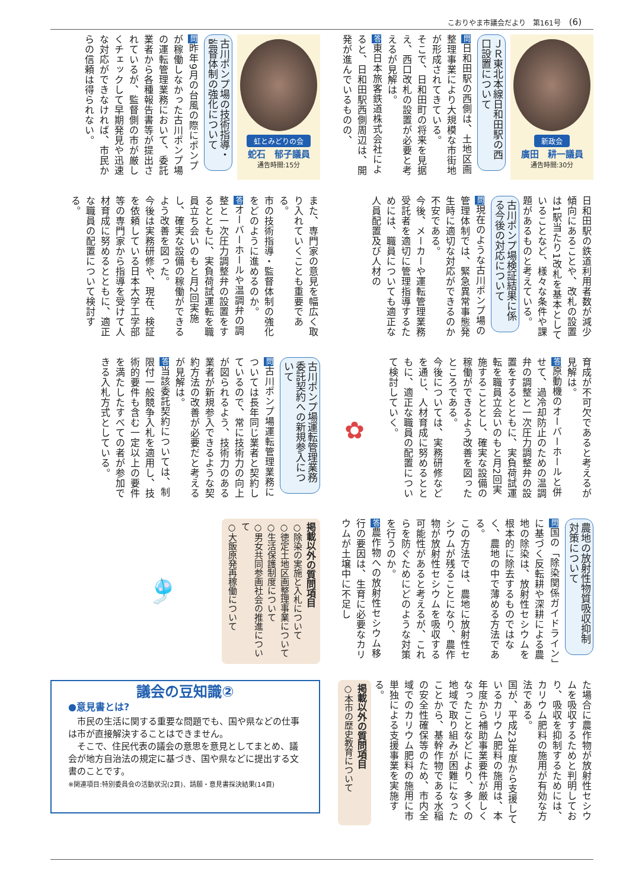こおりやま市議会だより　第161号 (6)
新政会
廣田　耕一議員
通告時間:30分
ＪＲ東北本線日和田駅の西口設置について
問日和田駅の西側は、土地区画整理事業により大規模な市街地が形成されてきている。
そこで、日和田町の将来を見据え、西口改札の設置が必要と考えるが見解は。
答東日本旅客鉄道株式会社によると、日和田駅西側周辺は、開発が進んでいるものの、
日和田駅の鉄道利用者数が減少傾向にあることや、改札の設置は1駅当たり1改札を基本としていることなど、様々な条件や課題があるものと考えている。
古川ポンプ場検証結果に係る今後の対応について
問現在のような古川ポンプ場の管理体制では、緊急異常事態発生時に適切な対応ができるのか不安である。
今後、メーカーや運転管理業務受託者を適切に管理指導するためには、職員についても適正な人員配置及び人材の
育成が不可欠であると考えるが見解は。
答原動機のオーバーホールと併せて、過冷却防止のための温調弁の調整と一次圧力調整弁の設置をするとともに、実負荷試運転を職員立会いのもと月2回実施することとし、確実な設備の稼働ができるよう改善を図ったところである。
今後については、実務研修などを通じ、人材育成に努めるとともに、適正な職員の配置について検討していく。
✿
農地の放射性物質吸収抑制対策について
問国の「除染関係ガイドライン」に基づく反転耕や深耕による農地の除染は、放射性セシウムを根本的に除去するものではなく、農地の中で薄める方法である。
この方法では、農地に放射性セシウムが残ることになり、農作物が放射性セシウムを吸収する可能性があると考えるが、これらを防ぐためにどのような対策を行うのか。
答農作物への放射性セシウム移行の要因は、生育に必要なカリウムが土壌中に不足し
た場合に農作物が放射性セシウムを吸収するためと判明しており、吸収を抑制するためには、カリウム肥料の施用が有効な方法である。
国が、平成23年度から支援しているカリウム肥料の施用は、本年度から補助事業要件が厳しくなったことなどにより、多くの地域で取り組みが困難になったことから、基幹作物である水稲の安全性確保等のため、市内全域でのカリウム肥料の施用に市単独による支援事業を実施する。
掲載以外の質問項目
○本市の歴史教育について
虹とみどりの会
蛇石　郁子議員
通告時間:15分
古川ポンプ場の技術指導・監督体制の強化について
問昨年9月の台風の際にポンプが稼働しなかった古川ポンプ場の運転管理業務において、委託業者から各種報告書等が提出されているが、監督側の市が厳しくチェックして早期発見や迅速な対応ができなければ、市民からの信頼は得られない。
また、専門家の意見を幅広く取り入れていくことも重要である。
市の技術指導・監督体制の強化をどのように進めるのか。
答オーバーホールや温調弁の調整と一次圧力調整弁の設置をするとともに、実負荷試運転を職員立ち会いのもと月2回実施し、確実な設備の稼働ができるよう改善を図った。
今後は実務研修や、現在、検証を依頼している日本大学工学部等の専門家から指導を受けて人材育成に努めるとともに、適正な職員の配置について検討する。
古川ポンプ場運転管理業務委託契約への新規参入について
問古川ポンプ場運転管理業務については長年同じ業者と契約しているので、常に技術力の向上が図られるよう、技術力のある業者が新規参入できるような契約方法の改善が必要だと考えるが見解は。
答当該委託契約については、制限付一般競争入札を適用し、技術的要件も含む一定以上の要件を満たしたすべての者が参加できる入札方式としている。
掲載以外の質問項目
○除染の実施と入札について
○徳定土地区画整理事業について
○生活保護制度について
○男女共同参画社会の推進について
○大飯原発再稼働について
🎐
議会の豆知識②
●意見書とは?
　市民の生活に関する重要な問題でも、国や県などの仕事は市が直接解決することはできません。
　そこで、住民代表の議会の意思を意見としてまとめ、議会が地方自治法の規定に基づき、国や県などに提出する文書のことです。
※関連項目:特別委員会の活動状況(2頁)、請願・意見書採決結果(14頁)